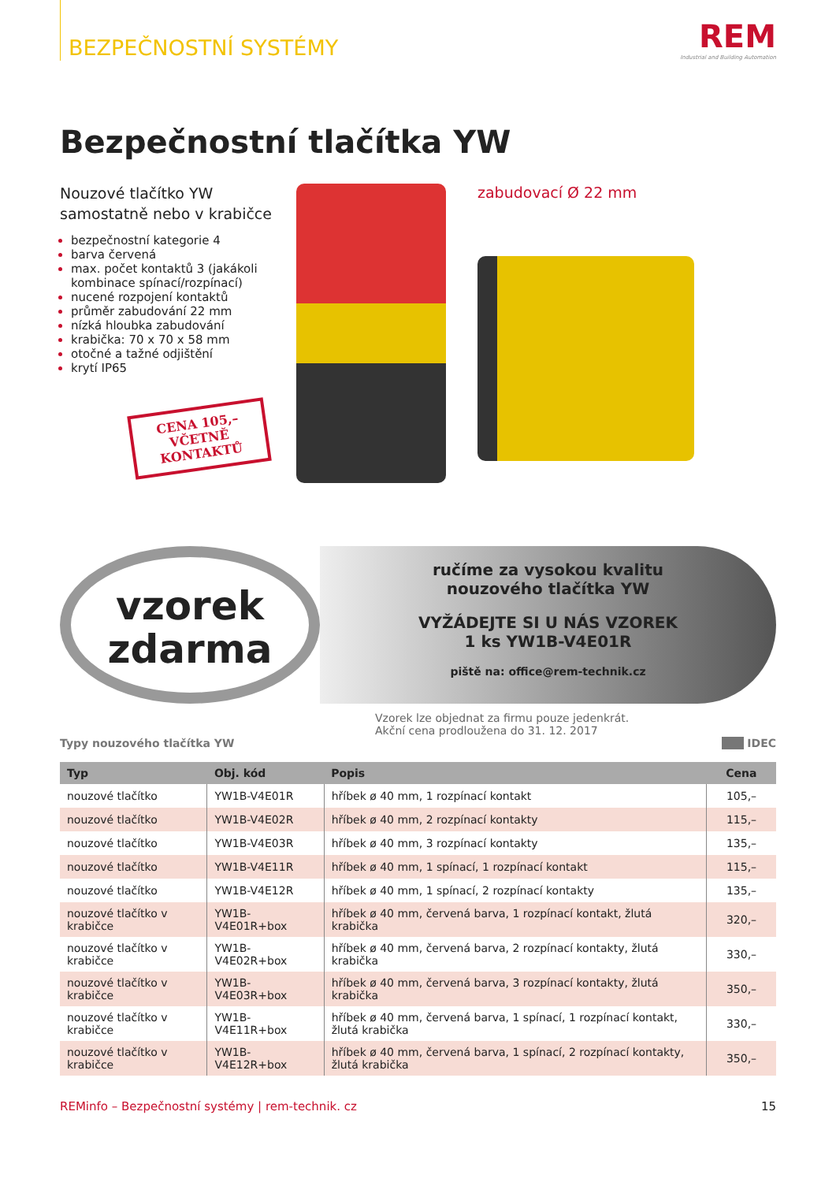BEZPEČNOSTNÍ SYSTÉMY
REM
Industrial and Building Automation
Bezpečnostní tlačítka YW
Nouzové tlačítko YW
samostatně nebo v krabičce
bezpečnostní kategorie 4
barva červená
max. počet kontaktů 3 (jakákoli kombinace spínací/rozpínací)
nucené rozpojení kontaktů
průměr zabudování 22 mm
nízká hloubka zabudování
krabička: 70 x 70 x 58 mm
otočné a tažné odjištění
krytí IP65
CENA 105,–
VČETNĚ
KONTAKTŮ
zabudovací Ø 22 mm
vzorek
zdarma
ručíme za vysokou kvalitu
nouzového tlačítka YW
VYŽÁDEJTE SI U NÁS VZOREK
1 ks YW1B-V4E01R
piště na: office@rem-technik.cz
Vzorek lze objednat za firmu pouze jedenkrát.
Akční cena prodloužena do 31. 12. 2017
Typy nouzového tlačítka YW IDEC
| Typ | Obj. kód | Popis | Cena |
| --- | --- | --- | --- |
| nouzové tlačítko | YW1B-V4E01R | hříbek ø 40 mm, 1 rozpínací kontakt | 105,– |
| nouzové tlačítko | YW1B-V4E02R | hříbek ø 40 mm, 2 rozpínací kontakty | 115,– |
| nouzové tlačítko | YW1B-V4E03R | hříbek ø 40 mm, 3 rozpínací kontakty | 135,– |
| nouzové tlačítko | YW1B-V4E11R | hříbek ø 40 mm, 1 spínací, 1 rozpínací kontakt | 115,– |
| nouzové tlačítko | YW1B-V4E12R | hříbek ø 40 mm, 1 spínací, 2 rozpínací kontakty | 135,– |
| nouzové tlačítko v krabičce | YW1B-V4E01R+box | hříbek ø 40 mm, červená barva, 1 rozpínací kontakt, žlutá krabička | 320,– |
| nouzové tlačítko v krabičce | YW1B-V4E02R+box | hříbek ø 40 mm, červená barva, 2 rozpínací kontakty, žlutá krabička | 330,– |
| nouzové tlačítko v krabičce | YW1B-V4E03R+box | hříbek ø 40 mm, červená barva, 3 rozpínací kontakty, žlutá krabička | 350,– |
| nouzové tlačítko v krabičce | YW1B-V4E11R+box | hříbek ø 40 mm, červená barva, 1 spínací, 1 rozpínací kontakt, žlutá krabička | 330,– |
| nouzové tlačítko v krabičce | YW1B-V4E12R+box | hříbek ø 40 mm, červená barva, 1 spínací, 2 rozpínací kontakty, žlutá krabička | 350,– |
REMinfo – Bezpečnostní systémy | rem-technik. cz 15